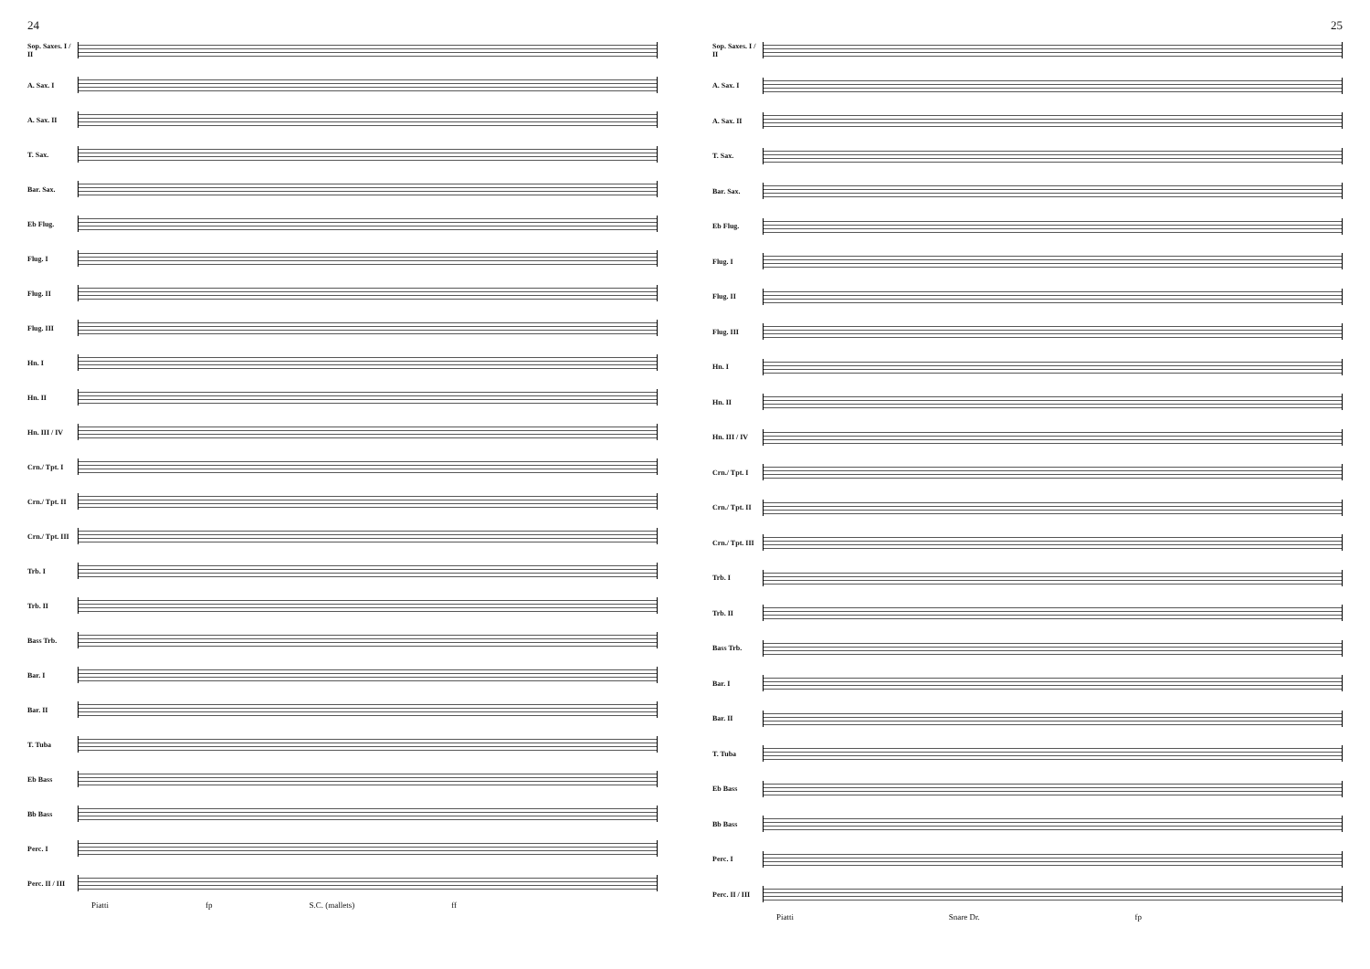24
Sop. Saxes. I / II
A. Sax. I
A. Sax. II
T. Sax.
Bar. Sax.
Eb Flug.
Flug. I
Flug. II
Flug. III
Hn. I
Hn. II
Hn. III / IV
Crn./ Tpt. I
Crn./ Tpt. II
Crn./ Tpt. III
Trb. I
Trb. II
Bass Trb.
Bar. I
Bar. II
T. Tuba
Eb Bass
Bb Bass
Perc. I
Perc. II / III
Piatti fp S.C. (mallets) ff
25
Sop. Saxes. I / II
A. Sax. I
A. Sax. II
T. Sax.
Bar. Sax.
Eb Flug.
Flug. I
Flug. II
Flug. III
Hn. I
Hn. II
Hn. III / IV
Crn./ Tpt. I
Crn./ Tpt. II
Crn./ Tpt. III
Trb. I
Trb. II
Bass Trb.
Bar. I
Bar. II
T. Tuba
Eb Bass
Bb Bass
Perc. I
Perc. II / III
Piatti Snare Dr. fp